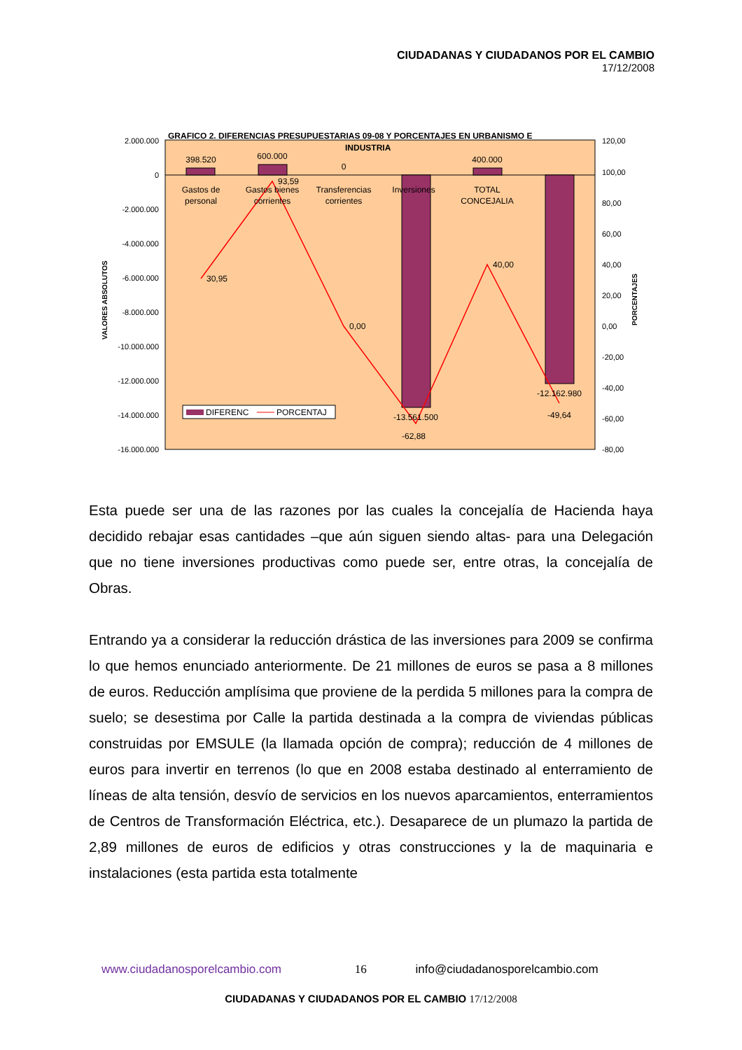CIUDADANAS Y CIUDADANOS POR EL CAMBIO
17/12/2008
GRAFICO 2. DIFERENCIAS PRESUPUESTARIAS 09-08 Y PORCENTAJES EN URBANISMO E
INDUSTRIA
2.000.000
0
-2.000.000
-4.000.000
-6.000.000
-8.000.000
-10.000.000
-12.000.000
-14.000.000
-16.000.000
120,00
100,00
80,00
60,00
40,00
20,00
0,00
-20,00
-40,00
-60,00
-80,00
398.520
600.000
0
400.000
-13.561.500
-12.162.980
Gastos de
personal
Gastos bienes
corrientes
Transferencias
corrientes
Inversiones
TOTAL
CONCEJALIA
30,95
93,59
0,00
40,00
-62,88
-49,64
DIFERENC
PORCENTAJ
VALORES ABSOLUTOS
PORCENTAJES
Esta puede ser una de las razones por las cuales la concejalía de Hacienda haya decidido rebajar esas cantidades –que aún siguen siendo altas- para una Delegación que no tiene inversiones productivas como puede ser, entre otras, la concejalía de Obras.
Entrando ya a considerar la reducción drástica de las inversiones para 2009 se confirma lo que hemos enunciado anteriormente. De 21 millones de euros se pasa a 8 millones de euros. Reducción amplísima que proviene de la perdida 5 millones para la compra de suelo; se desestima por Calle la partida destinada a la compra de viviendas públicas construidas por EMSULE (la llamada opción de compra); reducción de 4 millones de euros para invertir en terrenos (lo que en 2008 estaba destinado al enterramiento de líneas de alta tensión, desvío de servicios en los nuevos aparcamientos, enterramientos de Centros de Transformación Eléctrica, etc.). Desaparece de un plumazo la partida de 2,89 millones de euros de edificios y otras construcciones y la de maquinaria e instalaciones (esta partida esta totalmente
www.ciudadanosporelcambio.com 16 info@ciudadanosporelcambio.com
CIUDADANAS Y CIUDADANOS POR EL CAMBIO 17/12/2008